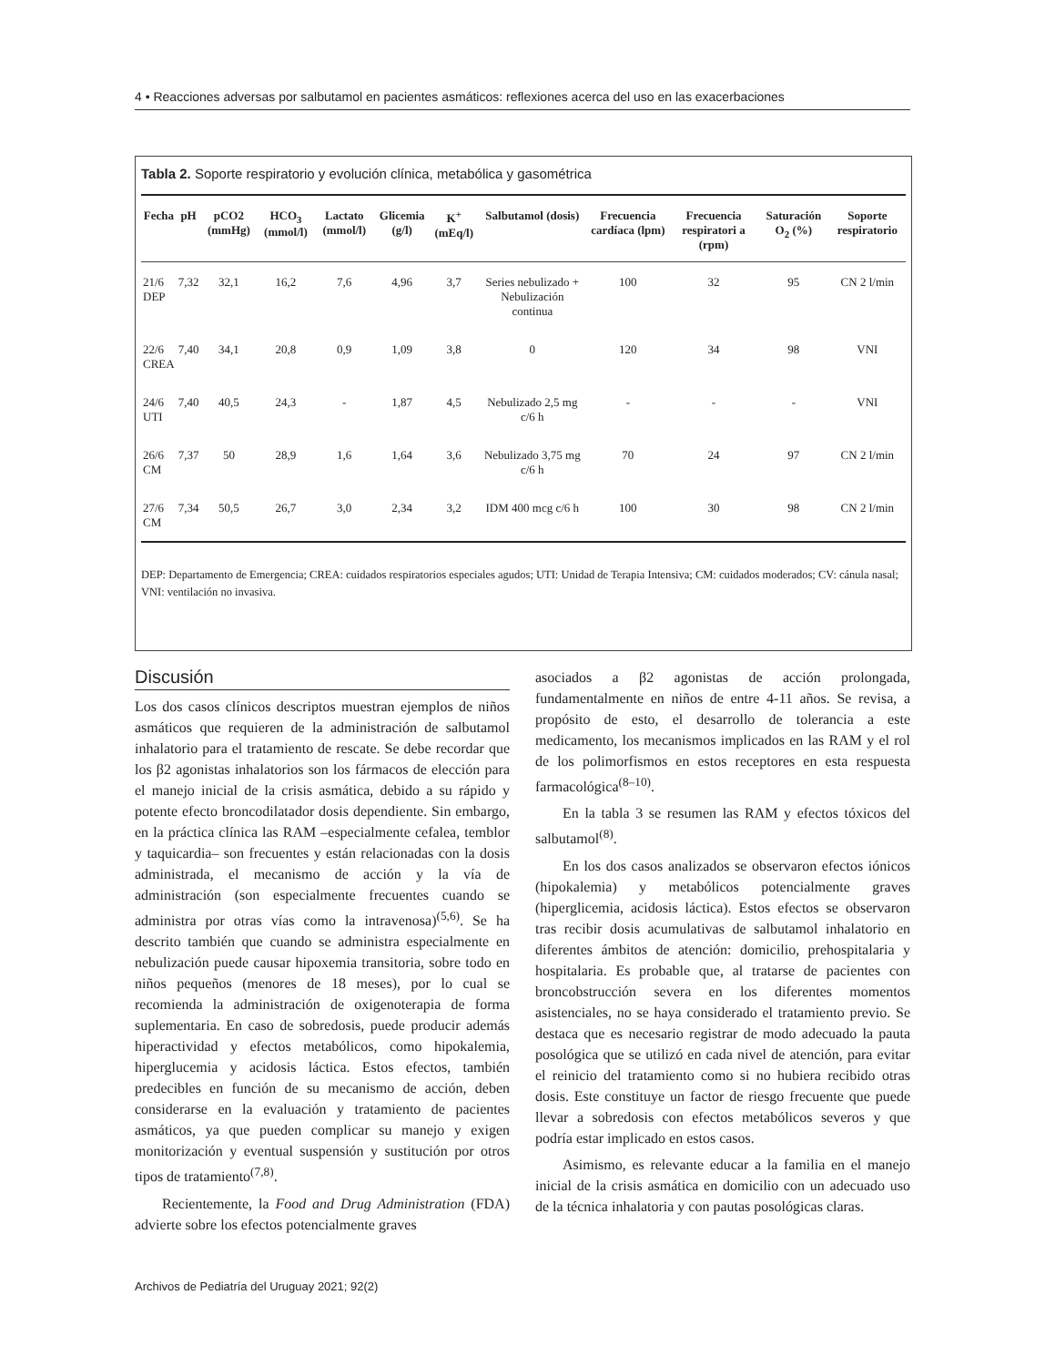4 • Reacciones adversas por salbutamol en pacientes asmáticos: reflexiones acerca del uso en las exacerbaciones
Tabla 2. Soporte respiratorio y evolución clínica, metabólica y gasométrica
| Fecha | pH | pCO2 (mmHg) | HCO<sub>3</sub> (mmol/l) | Lactato (mmol/l) | Glicemia (g/l) | K<sup>+</sup> (mEq/l) | Salbutamol (dosis) | Frecuencia cardíaca (lpm) | Frecuencia respiratori a (rpm) | Saturación O<sub>2</sub> (%) | Soporte respiratorio |
| --- | --- | --- | --- | --- | --- | --- | --- | --- | --- | --- | --- |
| 21/6 DEP | 7,32 | 32,1 | 16,2 | 7,6 | 4,96 | 3,7 | Series nebulizado + Nebulización continua | 100 | 32 | 95 | CN 2 l/min |
| 22/6 CREA | 7,40 | 34,1 | 20,8 | 0,9 | 1,09 | 3,8 | 0 | 120 | 34 | 98 | VNI |
| 24/6 UTI | 7,40 | 40,5 | 24,3 | - | 1,87 | 4,5 | Nebulizado 2,5 mg c/6 h | - | - | - | VNI |
| 26/6 CM | 7,37 | 50 | 28,9 | 1,6 | 1,64 | 3,6 | Nebulizado 3,75 mg c/6 h | 70 | 24 | 97 | CN 2 l/min |
| 27/6 CM | 7,34 | 50,5 | 26,7 | 3,0 | 2,34 | 3,2 | IDM 400 mcg c/6 h | 100 | 30 | 98 | CN 2 l/min |
DEP: Departamento de Emergencia; CREA: cuidados respiratorios especiales agudos; UTI: Unidad de Terapia Intensiva; CM: cuidados moderados; CV: cánula nasal; VNI: ventilación no invasiva.
Discusión
Los dos casos clínicos descriptos muestran ejemplos de niños asmáticos que requieren de la administración de salbutamol inhalatorio para el tratamiento de rescate. Se debe recordar que los β2 agonistas inhalatorios son los fármacos de elección para el manejo inicial de la crisis asmática, debido a su rápido y potente efecto broncodilatador dosis dependiente. Sin embargo, en la práctica clínica las RAM –especialmente cefalea, temblor y taquicardia– son frecuentes y están relacionadas con la dosis administrada, el mecanismo de acción y la vía de administración (son especialmente frecuentes cuando se administra por otras vías como la intravenosa)<sup>(5,6)</sup>. Se ha descrito también que cuando se administra especialmente en nebulización puede causar hipoxemia transitoria, sobre todo en niños pequeños (menores de 18 meses), por lo cual se recomienda la administración de oxigenoterapia de forma suplementaria. En caso de sobredosis, puede producir además hiperactividad y efectos metabólicos, como hipokalemia, hiperglucemia y acidosis láctica. Estos efectos, también predecibles en función de su mecanismo de acción, deben considerarse en la evaluación y tratamiento de pacientes asmáticos, ya que pueden complicar su manejo y exigen monitorización y eventual suspensión y sustitución por otros tipos de tratamiento<sup>(7,8)</sup>.
Recientemente, la Food and Drug Administration (FDA) advierte sobre los efectos potencialmente graves
asociados a β2 agonistas de acción prolongada, fundamentalmente en niños de entre 4-11 años. Se revisa, a propósito de esto, el desarrollo de tolerancia a este medicamento, los mecanismos implicados en las RAM y el rol de los polimorfismos en estos receptores en esta respuesta farmacológica<sup>(8–10)</sup>.
En la tabla 3 se resumen las RAM y efectos tóxicos del salbutamol<sup>(8)</sup>.
En los dos casos analizados se observaron efectos iónicos (hipokalemia) y metabólicos potencialmente graves (hiperglicemia, acidosis láctica). Estos efectos se observaron tras recibir dosis acumulativas de salbutamol inhalatorio en diferentes ámbitos de atención: domicilio, prehospitalaria y hospitalaria. Es probable que, al tratarse de pacientes con broncobstrucción severa en los diferentes momentos asistenciales, no se haya considerado el tratamiento previo. Se destaca que es necesario registrar de modo adecuado la pauta posológica que se utilizó en cada nivel de atención, para evitar el reinicio del tratamiento como si no hubiera recibido otras dosis. Este constituye un factor de riesgo frecuente que puede llevar a sobredosis con efectos metabólicos severos y que podría estar implicado en estos casos.
Asimismo, es relevante educar a la familia en el manejo inicial de la crisis asmática en domicilio con un adecuado uso de la técnica inhalatoria y con pautas posológicas claras.
Archivos de Pediatría del Uruguay 2021; 92(2)